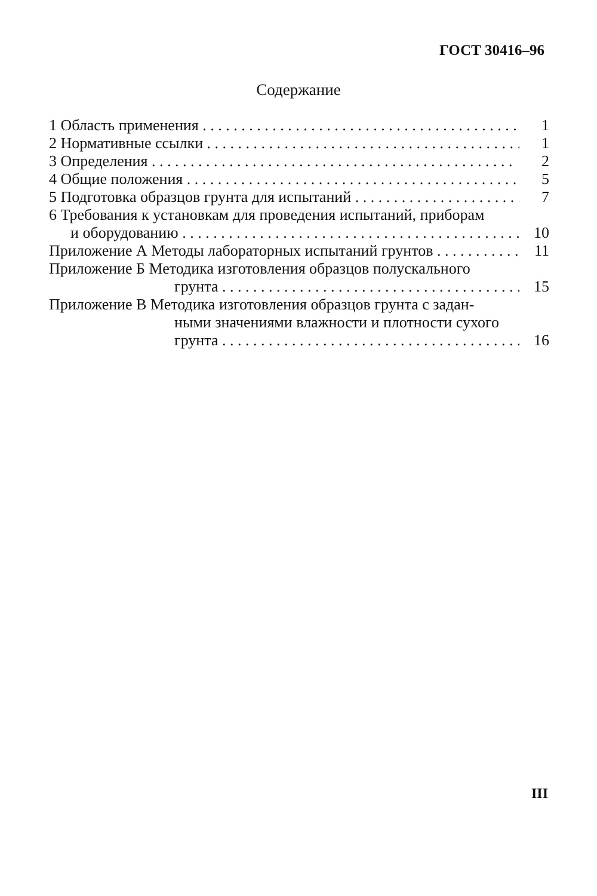ГОСТ 30416–96
Содержание
1 Область применения 1
2 Нормативные ссылки 1
3 Определения 2
4 Общие положения 5
5 Подготовка образцов грунта для испытаний 7
6 Требования к установкам для проведения испытаний, приборам
и оборудованию 10
Приложение А Методы лабораторных испытаний грунтов 11
Приложение Б Методика изготовления образцов полускального
грунта 15
Приложение В Методика изготовления образцов грунта с задан-
ными значениями влажности и плотности сухого
грунта 16
III